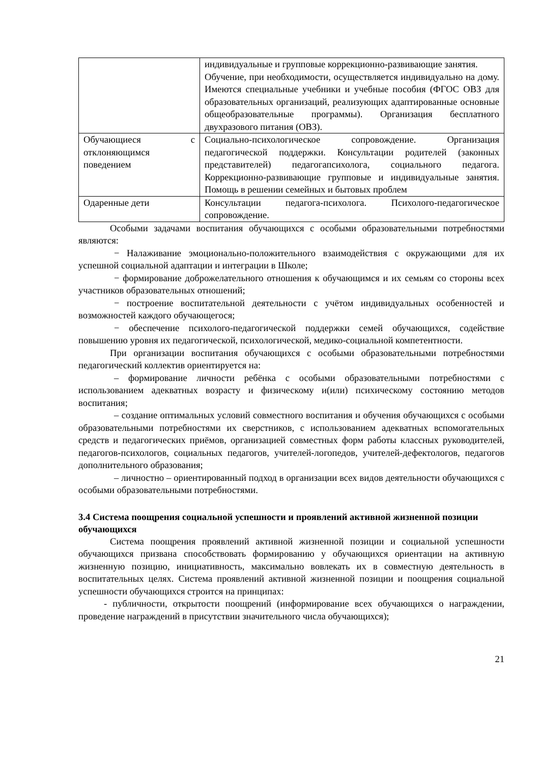| | индивидуальные и групповые коррекционно-развивающие занятия. Обучение, при необходимости, осуществляется индивидуально на дому. Имеются специальные учебники и учебные пособия (ФГОС ОВЗ для образовательных организаций, реализующих адаптированные основные общеобразовательные программы). Организация бесплатного двухразового питания (ОВЗ). |
| Обучающиеся с отклоняющимся поведением | Социально-психологическое сопровождение. Организация педагогической поддержки. Консультации родителей (законных представителей) педагогапсихолога, социального педагога. Коррекционно-развивающие групповые и индивидуальные занятия. Помощь в решении семейных и бытовых проблем |
| Одаренные дети | Консультации педагога-психолога. Психолого-педагогическое сопровождение. |
Особыми задачами воспитания обучающихся с особыми образовательными потребностями являются:
− Налаживание эмоционально-положительного взаимодействия с окружающими для их успешной социальной адаптации и интеграции в Школе;
− формирование доброжелательного отношения к обучающимся и их семьям со стороны всех участников образовательных отношений;
− построение воспитательной деятельности с учётом индивидуальных особенностей и возможностей каждого обучающегося;
− обеспечение психолого-педагогической поддержки семей обучающихся, содействие повышению уровня их педагогической, психологической, медико-социальной компетентности.
При организации воспитания обучающихся с особыми образовательными потребностями педагогический коллектив ориентируется на:
– формирование личности ребёнка с особыми образовательными потребностями с использованием адекватных возрасту и физическому и(или) психическому состоянию методов воспитания;
– создание оптимальных условий совместного воспитания и обучения обучающихся с особыми образовательными потребностями их сверстников, с использованием адекватных вспомогательных средств и педагогических приёмов, организацией совместных форм работы классных руководителей, педагогов-психологов, социальных педагогов, учителей-логопедов, учителей-дефектологов, педагогов дополнительного образования;
– личностно – ориентированный подход в организации всех видов деятельности обучающихся с особыми образовательными потребностями.
3.4 Система поощрения социальной успешности и проявлений активной жизненной позиции обучающихся
Система поощрения проявлений активной жизненной позиции и социальной успешности обучающихся призвана способствовать формированию у обучающихся ориентации на активную жизненную позицию, инициативность, максимально вовлекать их в совместную деятельность в воспитательных целях. Система проявлений активной жизненной позиции и поощрения социальной успешности обучающихся строится на принципах:
- публичности, открытости поощрений (информирование всех обучающихся о награждении, проведение награждений в присутствии значительного числа обучающихся);
21